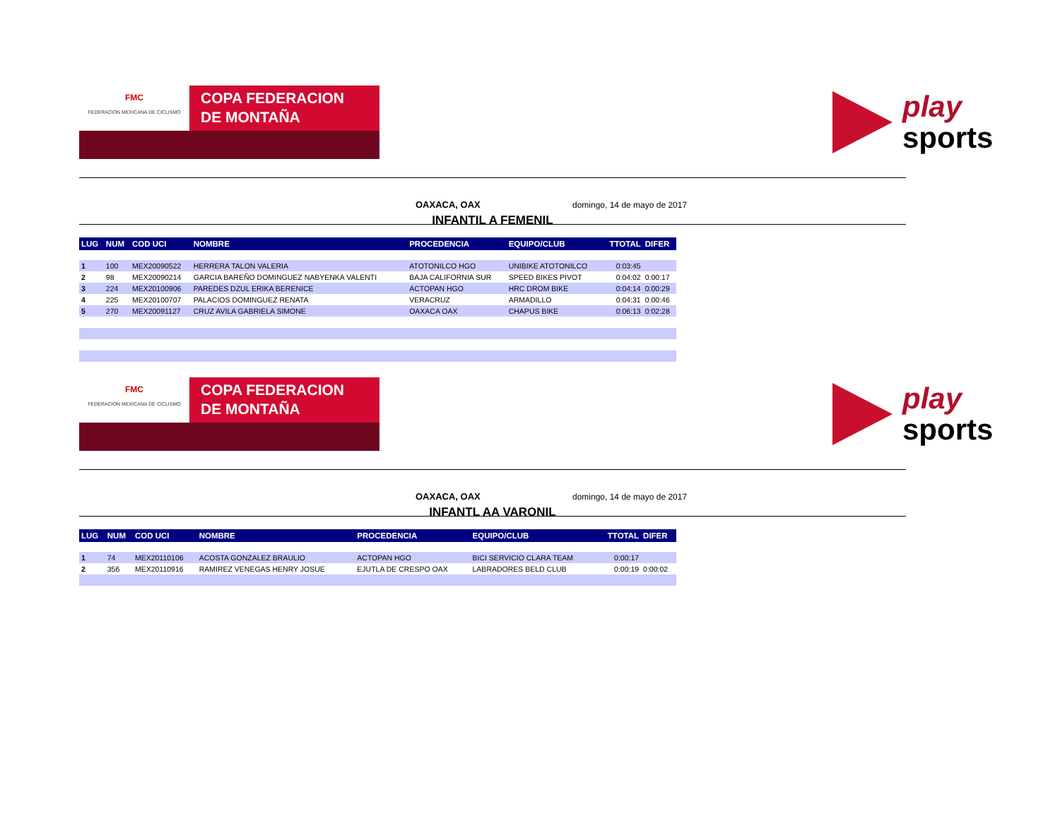FMC
FEDERACION MEXICANA DE CICLISMO
COPA FEDERACION
DE MONTAÑA
play
sports
OAXACA, OAX domingo, 14 de mayo de 2017
INFANTIL A FEMENIL
| LUG | NUM | COD UCI | NOMBRE | PROCEDENCIA | EQUIPO/CLUB | TTOTAL | DIFER |
| --- | --- | --- | --- | --- | --- | --- | --- |
| 1 | 100 | MEX20090522 | HERRERA TALON VALERIA | ATOTONILCO HGO | UNIBIKE ATOTONILCO | 0:03:45 | |
| 2 | 98 | MEX20090214 | GARCIA BAREÑO DOMINGUEZ NABYENKA VALENTI | BAJA CALIFORNIA SUR | SPEED BIKES PIVOT | 0:04:02 | 0:00:17 |
| 3 | 224 | MEX20100906 | PAREDES DZUL ERIKA BERENICE | ACTOPAN HGO | HRC DROM BIKE | 0:04:14 | 0:00:29 |
| 4 | 225 | MEX20100707 | PALACIOS DOMINGUEZ RENATA | VERACRUZ | ARMADILLO | 0:04:31 | 0:00:46 |
| 5 | 270 | MEX20091127 | CRUZ AVILA GABRIELA SIMONE | OAXACA OAX | CHAPUS BIKE | 0:06:13 | 0:02:28 |
FMC
FEDERACION MEXICANA DE CICLISMO
COPA FEDERACION
DE MONTAÑA
play
sports
OAXACA, OAX domingo, 14 de mayo de 2017
INFANTL AA VARONIL
| LUG | NUM | COD UCI | NOMBRE | PROCEDENCIA | EQUIPO/CLUB | TTOTAL | DIFER |
| --- | --- | --- | --- | --- | --- | --- | --- |
| 1 | 74 | MEX20110106 | ACOSTA GONZALEZ BRAULIO | ACTOPAN HGO | BICI SERVICIO CLARA TEAM | 0:00:17 | |
| 2 | 356 | MEX20110916 | RAMIREZ VENEGAS HENRY JOSUE | EJUTLA DE CRESPO OAX | LABRADORES BELD CLUB | 0:00:19 | 0:00:02 |